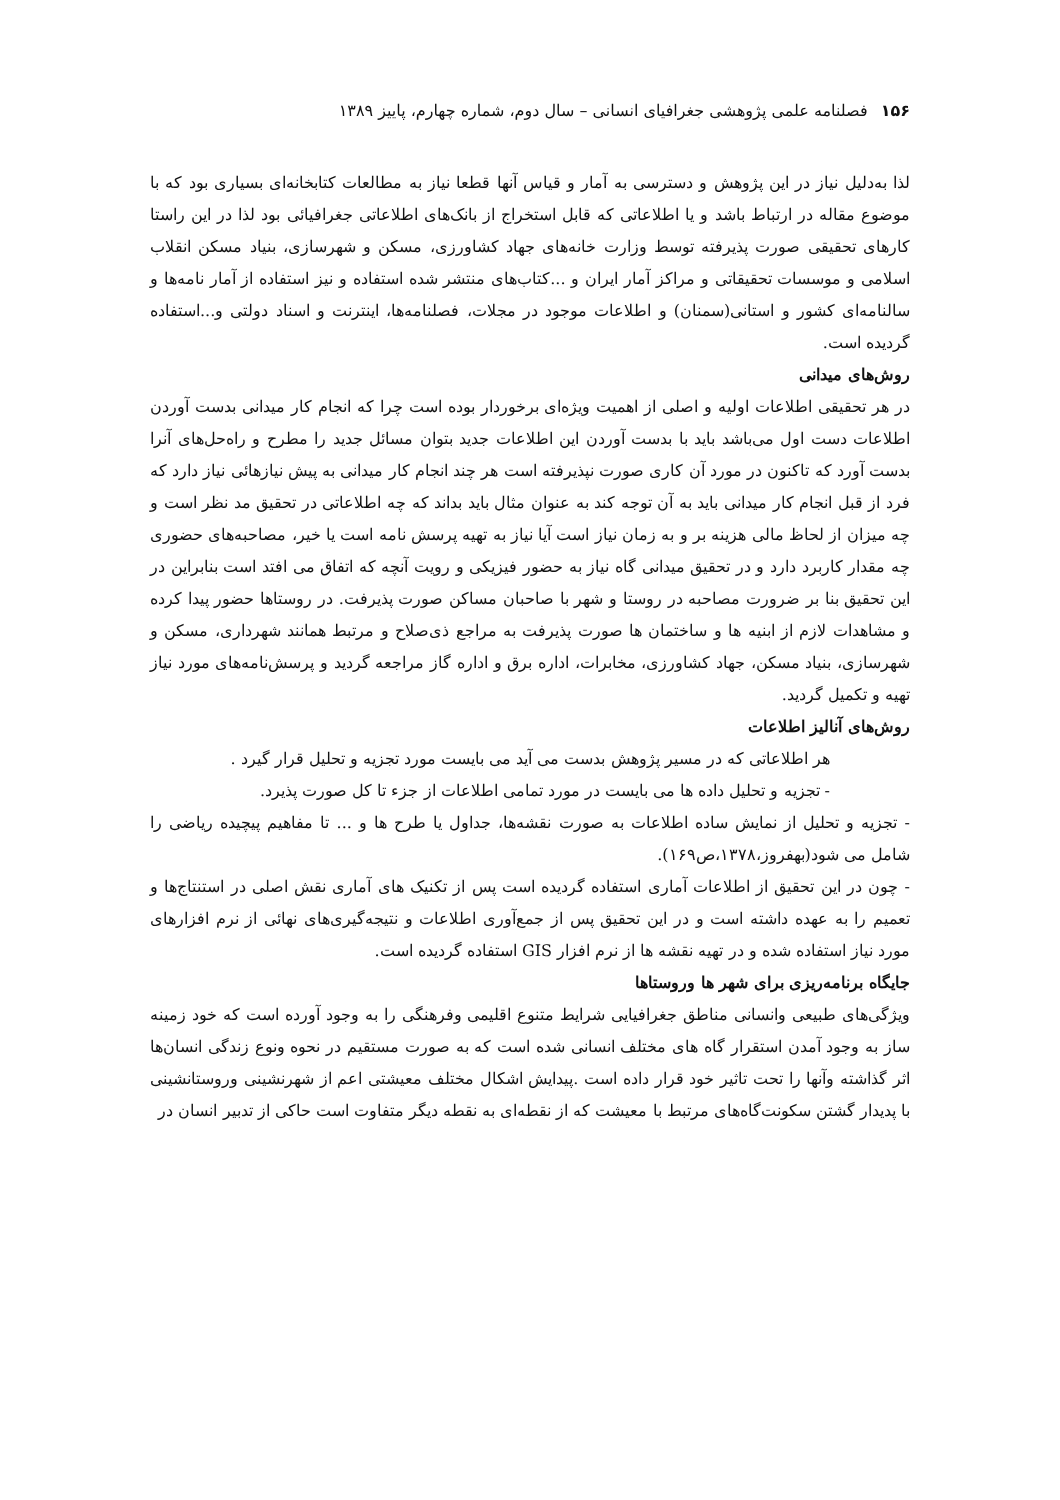۱۵۶ فصلنامه علمی پژوهشی جغرافیای انسانی – سال دوم، شماره چهارم، پاییز ۱۳۸۹
لذا به‌دلیل نیاز در این پژوهش و دسترسی به آمار و قیاس آنها قطعا نیاز به مطالعات کتابخانه‌ای بسیاری بود که با موضوع مقاله در ارتباط باشد و یا اطلاعاتی که قابل استخراج از بانک‌های اطلاعاتی جغرافیائی بود لذا در این راستا کارهای تحقیقی صورت پذیرفته توسط وزارت خانه‌های جهاد کشاورزی، مسکن و شهرسازی، بنیاد مسکن انقلاب اسلامی و موسسات تحقیقاتی و مراکز آمار ایران و ...کتاب‌های منتشر شده استفاده و نیز استفاده از آمار نامه‌ها و سالنامه‌ای کشور و استانی(سمنان) و اطلاعات موجود در مجلات، فصلنامه‌ها، اینترنت و اسناد دولتی و...استفاده گردیده است.
روش‌های میدانی
در هر تحقیقی اطلاعات اولیه و اصلی از اهمیت ویژه‌ای برخوردار بوده است چرا که انجام کار میدانی بدست آوردن اطلاعات دست اول می‌باشد باید با بدست آوردن این اطلاعات جدید بتوان مسائل جدید را مطرح و راه‌حل‌های آنرا بدست آورد که تاکنون در مورد آن کاری صورت نپذیرفته است هر چند انجام کار میدانی به پیش نیازهائی نیاز دارد که فرد از قبل انجام کار میدانی باید به آن توجه کند به عنوان مثال باید بداند که چه اطلاعاتی در تحقیق مد نظر است و چه میزان از لحاظ مالی هزینه بر و به زمان نیاز است آیا نیاز به تهیه پرسش نامه است یا خیر، مصاحبه‌های حضوری چه مقدار کاربرد دارد و در تحقیق میدانی گاه نیاز به حضور فیزیکی و رویت آنچه که اتفاق می افتد است بنابراین در این تحقیق بنا بر ضرورت مصاحبه در روستا و شهر با صاحبان مساکن صورت پذیرفت. در روستاها حضور پیدا کرده و مشاهدات لازم از ابنیه ها و ساختمان ها صورت پذیرفت به مراجع ذی‌صلاح و مرتبط همانند شهرداری، مسکن و شهرسازی، بنیاد مسکن، جهاد کشاورزی، مخابرات، اداره برق و اداره گاز مراجعه گردید و پرسش‌نامه‌های مورد نیاز تهیه و تکمیل گردید.
روش‌های آنالیز اطلاعات
هر اطلاعاتی که در مسیر پژوهش بدست می آید می بایست مورد تجزیه و تحلیل قرار گیرد .
- تجزیه و تحلیل داده ها می بایست در مورد تمامی اطلاعات از جزء تا کل صورت پذیرد.
- تجزیه و تحلیل از نمایش ساده اطلاعات به صورت نقشه‌ها، جداول یا طرح ها و ... تا مفاهیم پیچیده ریاضی را شامل می شود(بهفروز،۱۳۷۸،ص۱۶۹).
- چون در این تحقیق از اطلاعات آماری استفاده گردیده است پس از تکنیک های آماری نقش اصلی در استنتاج‌ها و تعمیم را به عهده داشته است و در این تحقیق پس از جمع‌آوری اطلاعات و نتیجه‌گیری‌های نهائی از نرم افزارهای مورد نیاز استفاده شده و در تهیه نقشه ها از نرم افزار GIS استفاده گردیده است.
جایگاه برنامه‌ریزی برای شهر ها وروستاها
ویژگی‌های طبیعی وانسانی مناطق جغرافیایی شرایط متنوع اقلیمی وفرهنگی را به وجود آورده است که خود زمینه ساز به وجود آمدن استقرار گاه های مختلف انسانی شده است که به صورت مستقیم در نحوه ونوع زندگی انسان‌ها اثر گذاشته وآنها را تحت تاثیر خود قرار داده است .پیدایش اشکال مختلف معیشتی اعم از شهرنشینی وروستانشینی با پدیدار گشتن سکونت‌گاه‌های مرتبط با معیشت که از نقطه‌ای به نقطه دیگر متفاوت است حاکی از تدبیر انسان در